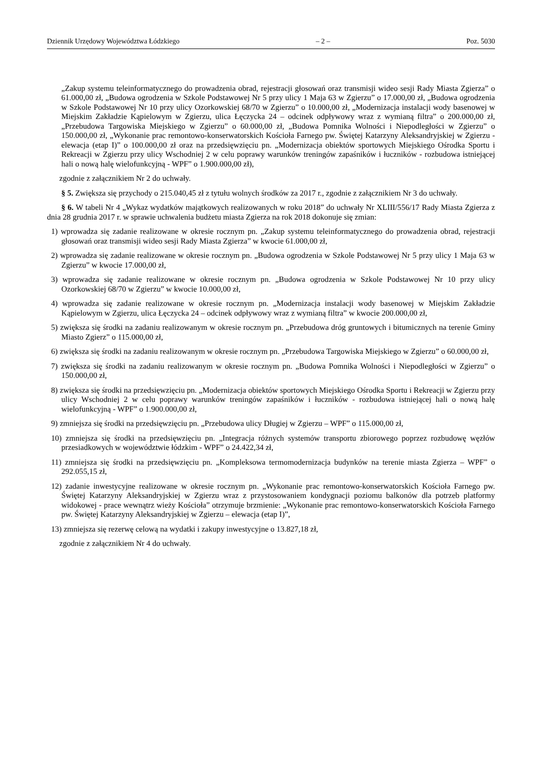Dziennik Urzędowy Województwa Łódzkiego – 2 – Poz. 5030
„Zakup systemu teleinformatycznego do prowadzenia obrad, rejestracji głosowań oraz transmisji wideo sesji Rady Miasta Zgierza” o 61.000,00 zł, „Budowa ogrodzenia w Szkole Podstawowej Nr 5 przy ulicy 1 Maja 63 w Zgierzu” o 17.000,00 zł, „Budowa ogrodzenia w Szkole Podstawowej Nr 10 przy ulicy Ozorkowskiej 68/70 w Zgierzu” o 10.000,00 zł, „Modernizacja instalacji wody basenowej w Miejskim Zakładzie Kąpielowym w Zgierzu, ulica Łęczycka 24 – odcinek odpływowy wraz z wymianą filtra” o 200.000,00 zł, „Przebudowa Targowiska Miejskiego w Zgierzu” o 60.000,00 zł, „Budowa Pomnika Wolności i Niepodległości w Zgierzu” o 150.000,00 zł, „Wykonanie prac remontowo-konserwatorskich Kościoła Farnego pw. Świętej Katarzyny Aleksandryjskiej w Zgierzu - elewacja (etap I)” o 100.000,00 zł oraz na przedsięwzięciu pn. „Modernizacja obiektów sportowych Miejskiego Ośrodka Sportu i Rekreacji w Zgierzu przy ulicy Wschodniej 2 w celu poprawy warunków treningów zapaśników i łuczników - rozbudowa istniejącej hali o nową halę wielofunkcyjną - WPF” o 1.900.000,00 zł),
zgodnie z załącznikiem Nr 2 do uchwały.
§ 5. Zwiększa się przychody o 215.040,45 zł z tytułu wolnych środków za 2017 r., zgodnie z załącznikiem Nr 3 do uchwały.
§ 6. W tabeli Nr 4 „Wykaz wydatków majątkowych realizowanych w roku 2018” do uchwały Nr XLIII/556/17 Rady Miasta Zgierza z dnia 28 grudnia 2017 r. w sprawie uchwalenia budżetu miasta Zgierza na rok 2018 dokonuje się zmian:
1) wprowadza się zadanie realizowane w okresie rocznym pn. „Zakup systemu teleinformatycznego do prowadzenia obrad, rejestracji głosowań oraz transmisji wideo sesji Rady Miasta Zgierza” w kwocie 61.000,00 zł,
2) wprowadza się zadanie realizowane w okresie rocznym pn. „Budowa ogrodzenia w Szkole Podstawowej Nr 5 przy ulicy 1 Maja 63 w Zgierzu” w kwocie 17.000,00 zł,
3) wprowadza się zadanie realizowane w okresie rocznym pn. „Budowa ogrodzenia w Szkole Podstawowej Nr 10 przy ulicy Ozorkowskiej 68/70 w Zgierzu” w kwocie 10.000,00 zł,
4) wprowadza się zadanie realizowane w okresie rocznym pn. „Modernizacja instalacji wody basenowej w Miejskim Zakładzie Kąpielowym w Zgierzu, ulica Łęczycka 24 – odcinek odpływowy wraz z wymianą filtra” w kwocie 200.000,00 zł,
5) zwiększa się środki na zadaniu realizowanym w okresie rocznym pn. „Przebudowa dróg gruntowych i bitumicznych na terenie Gminy Miasto Zgierz” o 115.000,00 zł,
6) zwiększa się środki na zadaniu realizowanym w okresie rocznym pn. „Przebudowa Targowiska Miejskiego w Zgierzu” o 60.000,00 zł,
7) zwiększa się środki na zadaniu realizowanym w okresie rocznym pn. „Budowa Pomnika Wolności i Niepodległości w Zgierzu” o 150.000,00 zł,
8) zwiększa się środki na przedsięwzięciu pn. „Modernizacja obiektów sportowych Miejskiego Ośrodka Sportu i Rekreacji w Zgierzu przy ulicy Wschodniej 2 w celu poprawy warunków treningów zapaśników i łuczników - rozbudowa istniejącej hali o nową halę wielofunkcyjną - WPF” o 1.900.000,00 zł,
9) zmniejsza się środki na przedsięwzięciu pn. „Przebudowa ulicy Długiej w Zgierzu – WPF” o 115.000,00 zł,
10) zmniejsza się środki na przedsięwzięciu pn. „Integracja różnych systemów transportu zbiorowego poprzez rozbudowę węzłów przesiadkowych w województwie łódzkim - WPF” o 24.422,34 zł,
11) zmniejsza się środki na przedsięwzięciu pn. „Kompleksowa termomodernizacja budynków na terenie miasta Zgierza – WPF” o 292.055,15 zł,
12) zadanie inwestycyjne realizowane w okresie rocznym pn. „Wykonanie prac remontowo-konserwatorskich Kościoła Farnego pw. Świętej Katarzyny Aleksandryjskiej w Zgierzu wraz z przystosowaniem kondygnacji poziomu balkonów dla potrzeb platformy widokowej - prace wewnątrz wieży Kościoła” otrzymuje brzmienie: „Wykonanie prac remontowo-konserwatorskich Kościoła Farnego pw. Świętej Katarzyny Aleksandryjskiej w Zgierzu – elewacja (etap I)”,
13) zmniejsza się rezerwę celową na wydatki i zakupy inwestycyjne o 13.827,18 zł,
zgodnie z załącznikiem Nr 4 do uchwały.